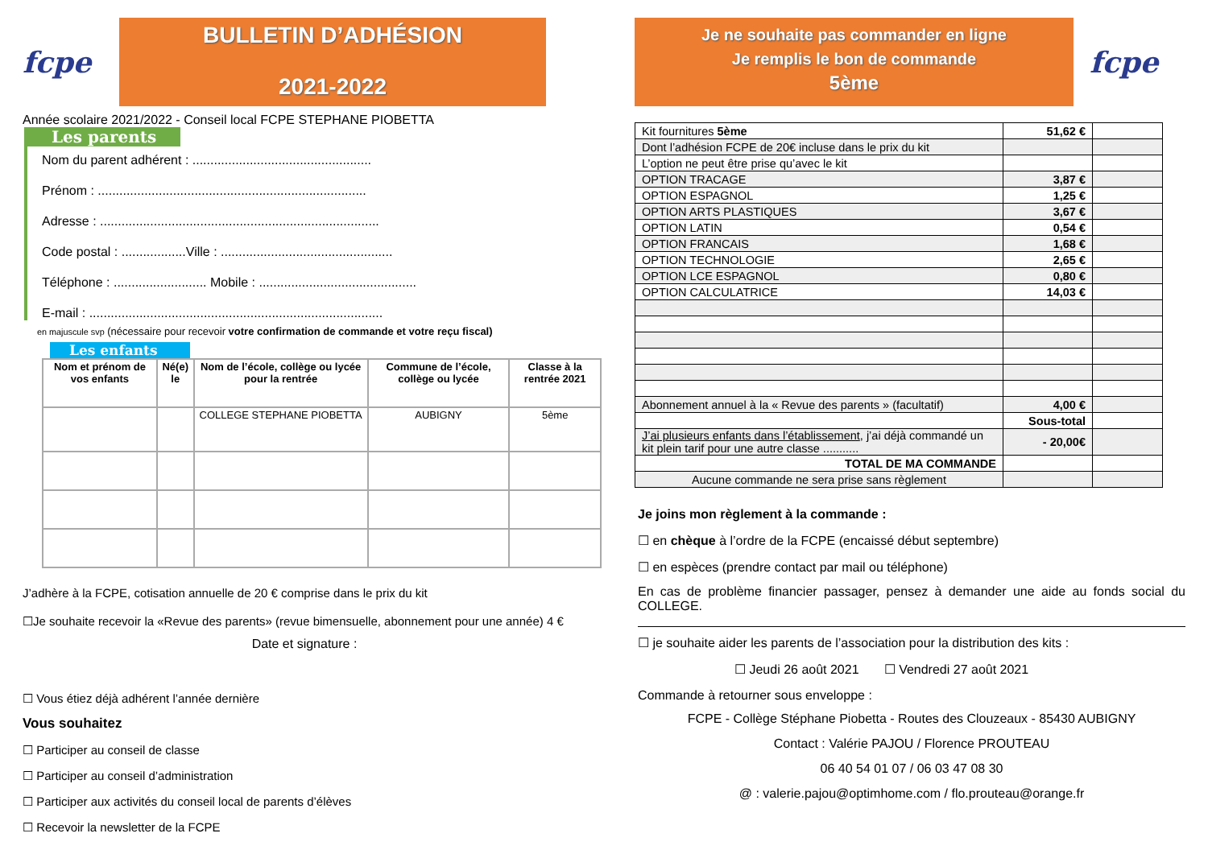fcpe
BULLETIN D’ADHÉSION
2021-2022
Année scolaire 2021/2022 - Conseil local FCPE STEPHANE PIOBETTA
Les parents
Nom du parent adhérent : ..................................................
Prénom : ...........................................................................
Adresse : ..............................................................................
Code postal : ..................Ville : ................................................
Téléphone : .......................... Mobile : ............................................
E-mail : ..................................................................................
en majuscule svp (nécessaire pour recevoir votre confirmation de commande et votre reçu fiscal)
Les enfants
| Nom et prénom de vos enfants | Né(e) le | Nom de l’école, collège ou lycée pour la rentrée | Commune de l’école, collège ou lycée | Classe à la rentrée 2021 |
| --- | --- | --- | --- | --- |
| | | COLLEGE STEPHANE PIOBETTA | AUBIGNY | 5ème |
J’adhère à la FCPE, cotisation annuelle de 20 € comprise dans le prix du kit
☐Je souhaite recevoir la «Revue des parents» (revue bimensuelle, abonnement pour une année) 4 €
Date et signature :
☐ Vous étiez déjà adhérent l’année dernière
Vous souhaitez
☐ Participer au conseil de classe
☐ Participer au conseil d’administration
☐ Participer aux activités du conseil local de parents d’élèves
☐ Recevoir la newsletter de la FCPE
Je ne souhaite pas commander en ligne
Je remplis le bon de commande
5ème
fcpe
| Kit fournitures 5ème | 51,62 € | |
| Dont l’adhésion FCPE de 20€ incluse dans le prix du kit | | |
| L’option ne peut être prise qu’avec le kit | | |
| OPTION TRACAGE | 3,87 € | |
| OPTION ESPAGNOL | 1,25 € | |
| OPTION ARTS PLASTIQUES | 3,67 € | |
| OPTION LATIN | 0,54 € | |
| OPTION FRANCAIS | 1,68 € | |
| OPTION TECHNOLOGIE | 2,65 € | |
| OPTION LCE ESPAGNOL | 0,80 € | |
| OPTION CALCULATRICE | 14,03 € | |
| Abonnement annuel à la « Revue des parents » (facultatif) | 4,00 € | |
| | Sous-total | |
| J’ai plusieurs enfants dans l’établissement , j’ai déjà commandé un kit plein tarif pour une autre classe ........... | - 20,00€ | |
| TOTAL DE MA COMMANDE | | |
| Aucune commande ne sera prise sans règlement | | |
Je joins mon règlement à la commande :
☐ en chèque à l’ordre de la FCPE (encaissé début septembre)
☐ en espèces (prendre contact par mail ou téléphone)
En cas de problème financier passager, pensez à demander une aide au fonds social du COLLEGE.
☐ je souhaite aider les parents de l’association pour la distribution des kits :
☐ Jeudi 26 août 2021 ☐ Vendredi 27 août 2021
Commande à retourner sous enveloppe :
FCPE - Collège Stéphane Piobetta - Routes des Clouzeaux - 85430 AUBIGNY
Contact : Valérie PAJOU / Florence PROUTEAU
06 40 54 01 07 / 06 03 47 08 30
@ : valerie.pajou@optimhome.com / flo.prouteau@orange.fr